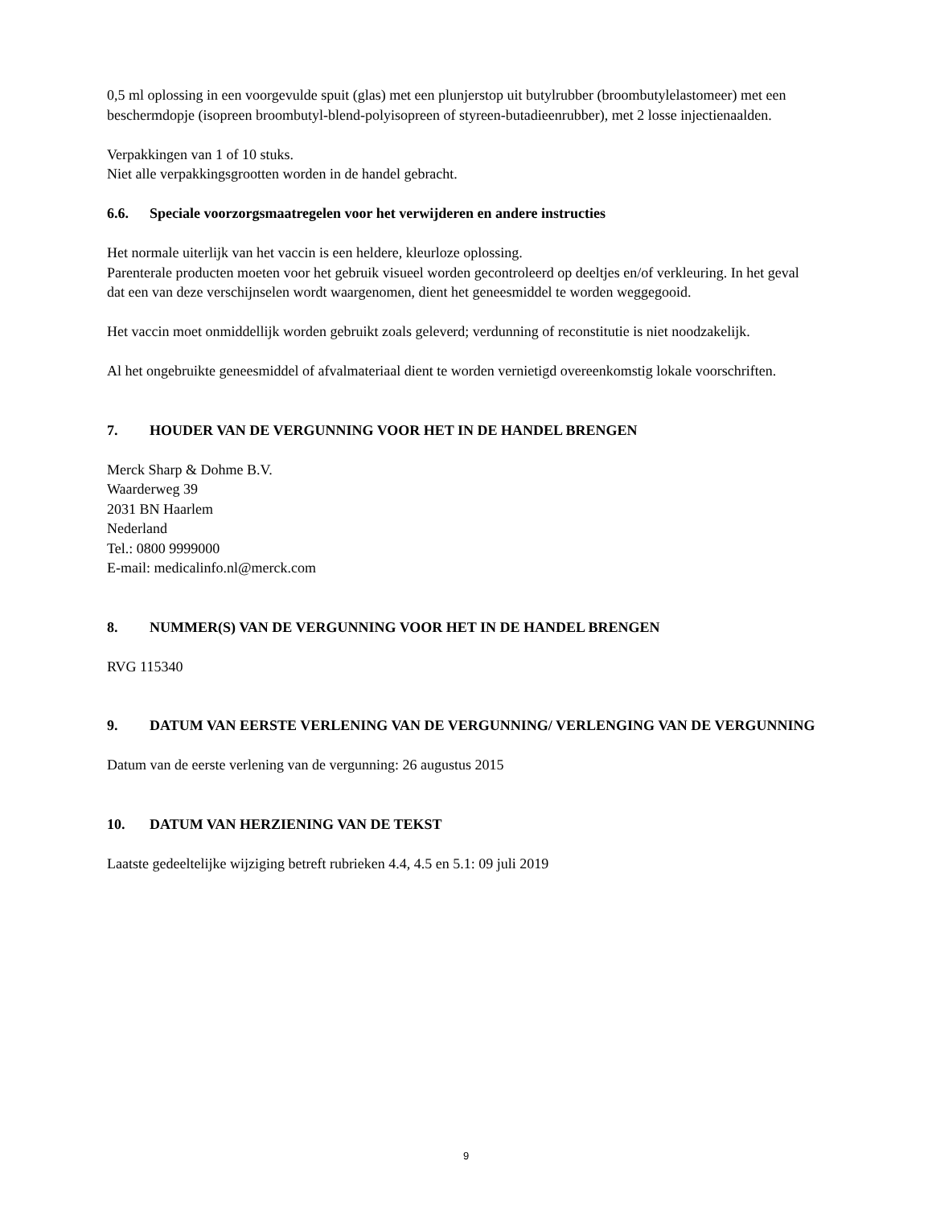0,5 ml oplossing in een voorgevulde spuit (glas) met een plunjerstop uit butylrubber (broombutylelastomeer) met een beschermdopje (isopreen broombutyl-blend-polyisopreen of styreen-butadieenrubber), met 2 losse injectienaalden.
Verpakkingen van 1 of 10 stuks.
Niet alle verpakkingsgrootten worden in de handel gebracht.
6.6. Speciale voorzorgsmaatregelen voor het verwijderen en andere instructies
Het normale uiterlijk van het vaccin is een heldere, kleurloze oplossing.
Parenterale producten moeten voor het gebruik visueel worden gecontroleerd op deeltjes en/of verkleuring. In het geval dat een van deze verschijnselen wordt waargenomen, dient het geneesmiddel te worden weggegooid.
Het vaccin moet onmiddellijk worden gebruikt zoals geleverd; verdunning of reconstitutie is niet noodzakelijk.
Al het ongebruikte geneesmiddel of afvalmateriaal dient te worden vernietigd overeenkomstig lokale voorschriften.
7. HOUDER VAN DE VERGUNNING VOOR HET IN DE HANDEL BRENGEN
Merck Sharp & Dohme B.V.
Waarderweg 39
2031 BN Haarlem
Nederland
Tel.: 0800 9999000
E-mail: medicalinfo.nl@merck.com
8. NUMMER(S) VAN DE VERGUNNING VOOR HET IN DE HANDEL BRENGEN
RVG 115340
9. DATUM VAN EERSTE VERLENING VAN DE VERGUNNING/ VERLENGING VAN DE VERGUNNING
Datum van de eerste verlening van de vergunning: 26 augustus 2015
10. DATUM VAN HERZIENING VAN DE TEKST
Laatste gedeeltelijke wijziging betreft rubrieken 4.4, 4.5 en 5.1: 09 juli 2019
9